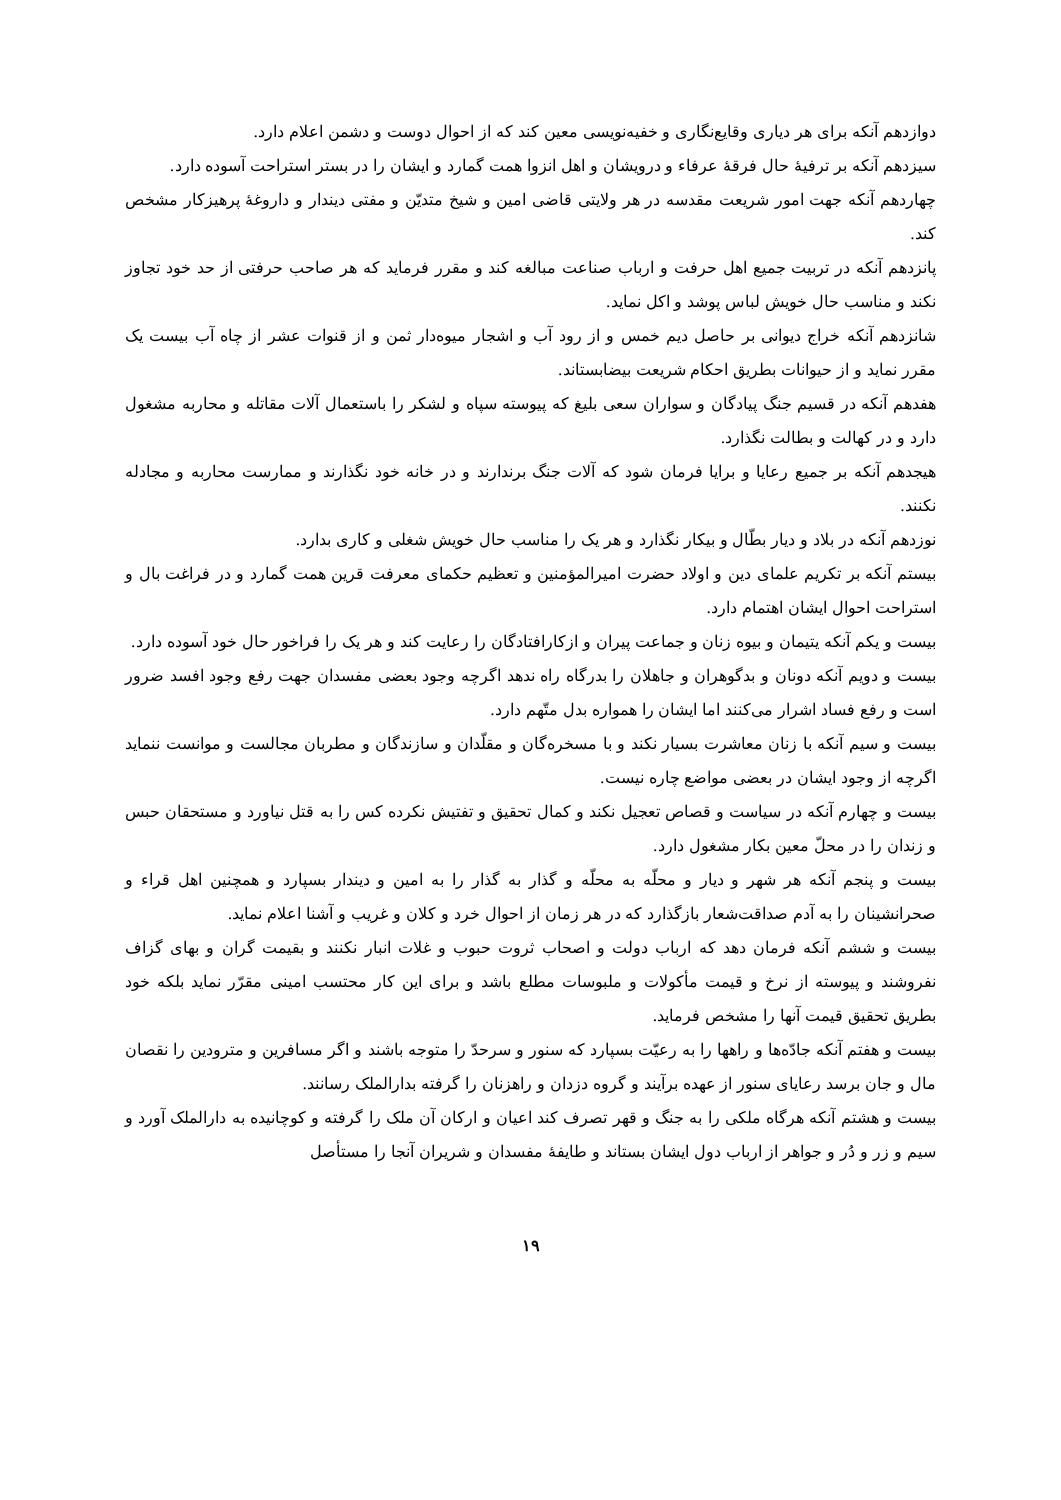دوازدهم آنکه برای هر دیاری وقایع‌نگاری و خفیه‌نویسی معین کند که از احوال دوست و دشمن اعلام دارد.
سیزدهم آنکه بر ترفیهٔ حال فرقهٔ عرفاء و درویشان و اهل انزوا همت گمارد و ایشان را در بستر استراحت آسوده دارد.
چهاردهم آنکه جهت امور شریعت مقدسه در هر ولایتی قاضی امین و شیخ متدیّن و مفتی دیندار و داروغهٔ پرهیزکار مشخص کند.
پانزدهم آنکه در تربیت جمیع اهل حرفت و ارباب صناعت مبالغه کند و مقرر فرماید که هر صاحب حرفتی از حد خود تجاوز نکند و مناسب حال خویش لباس پوشد و اکل نماید.
شانزدهم آنکه خراج دیوانی بر حاصل دیم خمس و از رود آب و اشجار میوه‌دار ثمن و از قنوات عشر از چاه آب بیست یک مقرر نماید و از حیوانات بطریق احکام شریعت بیضابستاند.
هفدهم آنکه در قسیم جنگ پیادگان و سواران سعی بلیغ که پیوسته سپاه و لشکر را باستعمال آلات مقاتله و محاربه مشغول دارد و در کهالت و بطالت نگذارد.
هیجدهم آنکه بر جمیع رعایا و برایا فرمان شود که آلات جنگ برندارند و در خانه خود نگذارند و ممارست محاربه و مجادله نکنند.
نوزدهم آنکه در بلاد و دیار بطّال و بیکار نگذارد و هر یک را مناسب حال خویش شغلی و کاری بدارد.
بیستم آنکه بر تکریم علمای دین و اولاد حضرت امیرالمؤمنین و تعظیم حکمای معرفت قرین همت گمارد و در فراغت بال و استراحت احوال ایشان اهتمام دارد.
بیست و یکم آنکه یتیمان و بیوه زنان و جماعت پیران و ازکارافتادگان را رعایت کند و هر یک را فراخور حال خود آسوده دارد.
بیست و دویم آنکه دونان و بدگوهران و جاهلان را بدرگاه راه ندهد اگرچه وجود بعضی مفسدان جهت رفع وجود افسد ضرور است و رفع فساد اشرار می‌کنند اما ایشان را همواره بدل متّهم دارد.
بیست و سیم آنکه با زنان معاشرت بسیار نکند و با مسخره‌گان و مقلّدان و سازندگان و مطربان مجالست و موانست ننماید اگرچه از وجود ایشان در بعضی مواضع چاره نیست.
بیست و چهارم آنکه در سیاست و قصاص تعجیل نکند و کمال تحقیق و تفتیش نکرده کس را به قتل نیاورد و مستحقان حبس و زندان را در محلّ معین بکار مشغول دارد.
بیست و پنجم آنکه هر شهر و دیار و محلّه به محلّه و گذار به گذار را به امین و دیندار بسپارد و همچنین اهل قراء و صحرانشینان را به آدم صداقت‌شعار بازگذارد که در هر زمان از احوال خرد و کلان و غریب و آشنا اعلام نماید.
بیست و ششم آنکه فرمان دهد که ارباب دولت و اصحاب ثروت حبوب و غلات انبار نکنند و بقیمت گران و بهای گزاف نفروشند و پیوسته از نرخ و قیمت مأکولات و ملبوسات مطلع باشد و برای این کار محتسب امینی مقرّر نماید بلکه خود بطریق تحقیق قیمت آنها را مشخص فرماید.
بیست و هفتم آنکه جادّه‌ها و راهها را به رعیّت بسپارد که سنور و سرحدّ را متوجه باشند و اگر مسافرین و مترودین را نقصان مال و جان برسد رعایای سنور از عهده برآیند و گروه دزدان و راهزنان را گرفته بدارالملک رسانند.
بیست و هشتم آنکه هرگاه ملکی را به جنگ و قهر تصرف کند اعیان و ارکان آن ملک را گرفته و کوچانیده به دارالملک آورد و سیم و زر و دُر و جواهر از ارباب دول ایشان بستاند و طایفهٔ مفسدان و شریران آنجا را مستأصل
۱۹